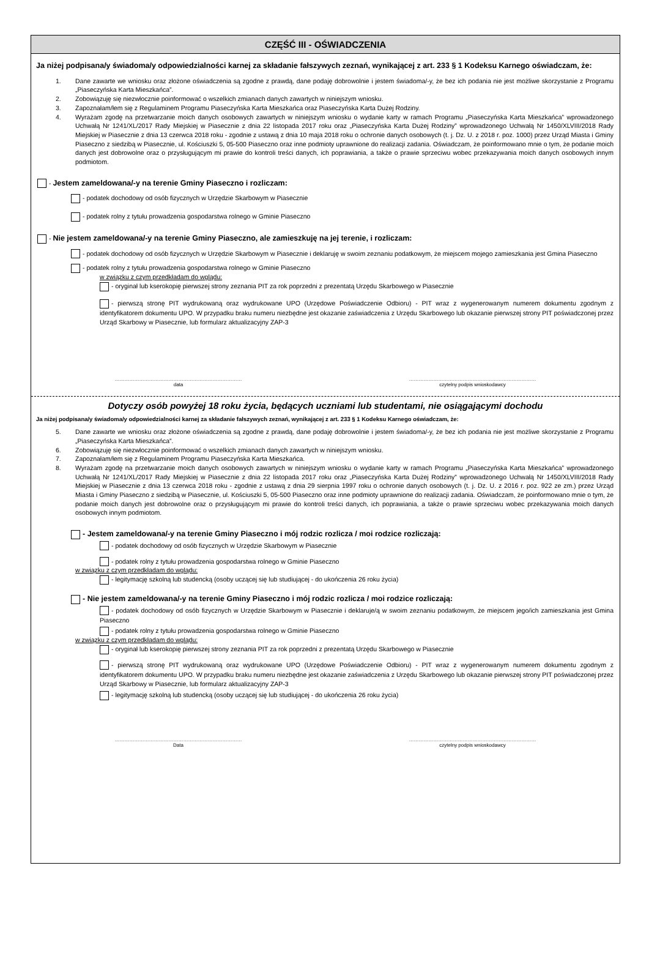CZĘŚĆ III - OŚWIADCZENIA
Ja niżej podpisana/y świadoma/y odpowiedzialności karnej za składanie fałszywych zeznań, wynikającej z art. 233 § 1 Kodeksu Karnego oświadczam, że:
1. Dane zawarte we wniosku oraz złożone oświadczenia są zgodne z prawdą, dane podaję dobrowolnie i jestem świadoma/-y, że bez ich podania nie jest możliwe skorzystanie z Programu „Piaseczyńska Karta Mieszkańca”.
2. Zobowiązuję się niezwłocznie poinformować o wszelkich zmianach danych zawartych w niniejszym wniosku.
3. Zapoznałam/łem się z Regulaminem Programu Piaseczyńska Karta Mieszkańca oraz Piaseczyńska Karta Dużej Rodziny.
4. Wyrażam zgodę na przetwarzanie moich danych osobowych zawartych w niniejszym wniosku o wydanie karty w ramach Programu „Piaseczyńska Karta Mieszkańca” wprowadzonego Uchwałą Nr 1241/XL/2017 Rady Miejskiej w Piasecznie z dnia 22 listopada 2017 roku oraz „Piaseczyńska Karta Dużej Rodziny” wprowadzonego Uchwałą Nr 1450/XLVIII/2018 Rady Miejskiej w Piasecznie z dnia 13 czerwca 2018 roku - zgodnie z ustawą z dnia 10 maja 2018 roku o ochronie danych osobowych (t. j. Dz. U. z 2018 r. poz. 1000) przez Urząd Miasta i Gminy Piaseczno z siedzibą w Piasecznie, ul. Kościuszki 5, 05-500 Piaseczno oraz inne podmioty uprawnione do realizacji zadania. Oświadczam, że poinformowano mnie o tym, że podanie moich danych jest dobrowolne oraz o przysługującym mi prawie do kontroli treści danych, ich poprawiania, a także o prawie sprzeciwu wobec przekazywania moich danych osobowych innym podmiotom.
- Jestem zameldowana/-y na terenie Gminy Piaseczno i rozliczam:
- podatek dochodowy od osób fizycznych w Urzędzie Skarbowym w Piasecznie
- podatek rolny z tytułu prowadzenia gospodarstwa rolnego w Gminie Piaseczno
- Nie jestem zameldowana/-y na terenie Gminy Piaseczno, ale zamieszkuję na jej terenie, i rozliczam:
- podatek dochodowy od osób fizycznych w Urzędzie Skarbowym w Piasecznie i deklaruję w swoim zeznaniu podatkowym, że miejscem mojego zamieszkania jest Gmina Piaseczno
- podatek rolny z tytułu prowadzenia gospodarstwa rolnego w Gminie Piaseczno
w związku z czym przedkładam do wglądu:
- oryginał lub kserokopię pierwszej strony zeznania PIT za rok poprzedni z prezentatą Urzędu Skarbowego w Piasecznie
- pierwszą stronę PIT wydrukowaną oraz wydrukowane UPO (Urzędowe Poświadczenie Odbioru) - PIT wraz z wygenerowanym numerem dokumentu zgodnym z identyfikatorem dokumentu UPO. W przypadku braku numeru niezbędne jest okazanie zaświadczenia z Urzędu Skarbowego lub okazanie pierwszej strony PIT poświadczonej przez Urząd Skarbowy w Piasecznie, lub formularz aktualizacyjny ZAP-3
……………………………………………………………………
data
……………………………………………………………………
czytelny podpis wnioskodawcy
Dotyczy osób powyżej 18 roku życia, będących uczniami lub studentami, nie osiągającymi dochodu
Ja niżej podpisana/y świadoma/y odpowiedzialności karnej za składanie fałszywych zeznań, wynikającej z art. 233 § 1 Kodeksu Karnego oświadczam, że:
5. Dane zawarte we wniosku oraz złożone oświadczenia są zgodne z prawdą, dane podaję dobrowolnie i jestem świadoma/-y, że bez ich podania nie jest możliwe skorzystanie z Programu „Piaseczyńska Karta Mieszkańca”.
6. Zobowiązuję się niezwłocznie poinformować o wszelkich zmianach danych zawartych w niniejszym wniosku.
7. Zapoznałam/łem się z Regulaminem Programu Piaseczyńska Karta Mieszkańca.
8. Wyrażam zgodę na przetwarzanie moich danych osobowych zawartych w niniejszym wniosku o wydanie karty w ramach Programu „Piaseczyńska Karta Mieszkańca” wprowadzonego Uchwałą Nr 1241/XL/2017 Rady Miejskiej w Piasecznie z dnia 22 listopada 2017 roku oraz „Piaseczyńska Karta Dużej Rodziny” wprowadzonego Uchwałą Nr 1450/XLVIII/2018 Rady Miejskiej w Piasecznie z dnia 13 czerwca 2018 roku - zgodnie z ustawą z dnia 29 sierpnia 1997 roku o ochronie danych osobowych (t. j. Dz. U. z 2016 r. poz. 922 ze zm.) przez Urząd Miasta i Gminy Piaseczno z siedzibą w Piasecznie, ul. Kościuszki 5, 05-500 Piaseczno oraz inne podmioty uprawnione do realizacji zadania. Oświadczam, że poinformowano mnie o tym, że podanie moich danych jest dobrowolne oraz o przysługującym mi prawie do kontroli treści danych, ich poprawiania, a także o prawie sprzeciwu wobec przekazywania moich danych osobowych innym podmiotom.
- Jestem zameldowana/-y na terenie Gminy Piaseczno i mój rodzic rozlicza / moi rodzice rozliczają:
- podatek dochodowy od osób fizycznych w Urzędzie Skarbowym w Piasecznie
- podatek rolny z tytułu prowadzenia gospodarstwa rolnego w Gminie Piaseczno
w związku z czym przedkładam do wglądu:
- legitymację szkolną lub studencką (osoby uczącej się lub studiującej - do ukończenia 26 roku życia)
- Nie jestem zameldowana/-y na terenie Gminy Piaseczno i mój rodzic rozlicza / moi rodzice rozliczają:
- podatek dochodowy od osób fizycznych w Urzędzie Skarbowym w Piasecznie i deklaruje/ą w swoim zeznaniu podatkowym, że miejscem jego/ich zamieszkania jest Gmina Piaseczno
- podatek rolny z tytułu prowadzenia gospodarstwa rolnego w Gminie Piaseczno
w związku z czym przedkładam do wglądu:
- oryginał lub kserokopię pierwszej strony zeznania PIT za rok poprzedni z prezentatą Urzędu Skarbowego w Piasecznie
- pierwszą stronę PIT wydrukowaną oraz wydrukowane UPO (Urzędowe Poświadczenie Odbioru) - PIT wraz z wygenerowanym numerem dokumentu zgodnym z identyfikatorem dokumentu UPO. W przypadku braku numeru niezbędne jest okazanie zaświadczenia z Urzędu Skarbowego lub okazanie pierwszej strony PIT poświadczonej przez Urząd Skarbowy w Piasecznie, lub formularz aktualizacyjny ZAP-3
- legitymację szkolną lub studencką (osoby uczącej się lub studiującej - do ukończenia 26 roku życia)
……………………………………………………………………
Data
……………………………………………………………………
czytelny podpis wnioskodawcy